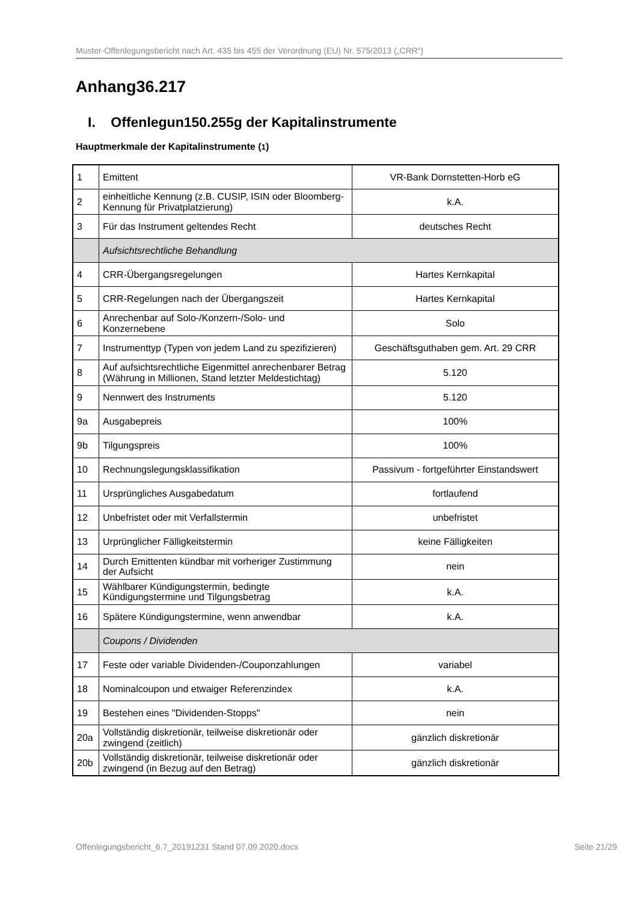Muster-Offenlegungsbericht nach Art. 435 bis 455 der Verordnung (EU) Nr. 575/2013 („CRR“)
Anhang36.217
I. Offenlegun150.255g der Kapitalinstrumente
Hauptmerkmale der Kapitalinstrumente (1)
| 1 | Emittent | VR-Bank Dornstetten-Horb eG |
| 2 | einheitliche Kennung (z.B. CUSIP, ISIN oder Bloomberg-Kennung für Privatplatzierung) | k.A. |
| 3 | Für das Instrument geltendes Recht | deutsches Recht |
| | Aufsichtsrechtliche Behandlung | |
| 4 | CRR-Übergangsregelungen | Hartes Kernkapital |
| 5 | CRR-Regelungen nach der Übergangszeit | Hartes Kernkapital |
| 6 | Anrechenbar auf Solo-/Konzern-/Solo- und Konzernebene | Solo |
| 7 | Instrumenttyp (Typen von jedem Land zu spezifizieren) | Geschäftsguthaben gem. Art. 29 CRR |
| 8 | Auf aufsichtsrechtliche Eigenmittel anrechenbarer Betrag (Währung in Millionen, Stand letzter Meldestichtag) | 5.120 |
| 9 | Nennwert des Instruments | 5.120 |
| 9a | Ausgabepreis | 100% |
| 9b | Tilgungspreis | 100% |
| 10 | Rechnungslegungsklassifikation | Passivum - fortgeführter Einstandswert |
| 11 | Ursprüngliches Ausgabedatum | fortlaufend |
| 12 | Unbefristet oder mit Verfallstermin | unbefristet |
| 13 | Urprünglicher Fälligkeitstermin | keine Fälligkeiten |
| 14 | Durch Emittenten kündbar mit vorheriger Zustimmung der Aufsicht | nein |
| 15 | Wählbarer Kündigungstermin, bedingte Kündigungstermine und Tilgungsbetrag | k.A. |
| 16 | Spätere Kündigungstermine, wenn anwendbar | k.A. |
| | Coupons / Dividenden | |
| 17 | Feste oder variable Dividenden-/Couponzahlungen | variabel |
| 18 | Nominalcoupon und etwaiger Referenzindex | k.A. |
| 19 | Bestehen eines "Dividenden-Stopps" | nein |
| 20a | Vollständig diskretionär, teilweise diskretionär oder zwingend (zeitlich) | gänzlich diskretionär |
| 20b | Vollständig diskretionär, teilweise diskretionär oder zwingend (in Bezug auf den Betrag) | gänzlich diskretionär |
Offenlegungsbericht_6.7_20191231 Stand 07.09.2020.docx Seite 21/29